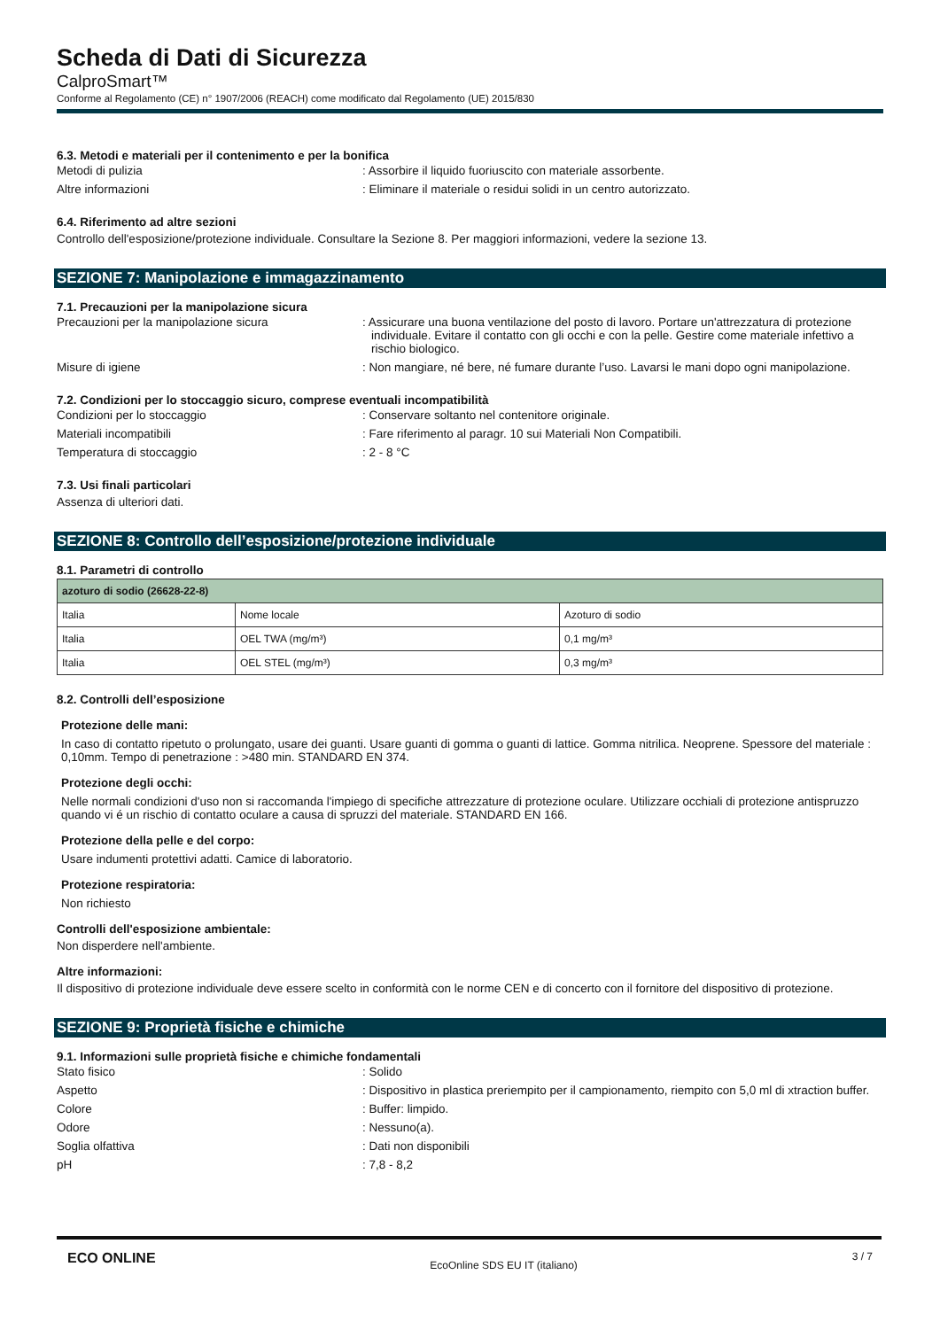Scheda di Dati di Sicurezza
CalproSmart™
Conforme al Regolamento (CE) n° 1907/2006 (REACH) come modificato dal Regolamento (UE) 2015/830
6.3. Metodi e materiali per il contenimento e per la bonifica
Metodi di pulizia : Assorbire il liquido fuoriuscito con materiale assorbente.
Altre informazioni : Eliminare il materiale o residui solidi in un centro autorizzato.
6.4. Riferimento ad altre sezioni
Controllo dell'esposizione/protezione individuale. Consultare la Sezione 8. Per maggiori informazioni, vedere la sezione 13.
SEZIONE 7: Manipolazione e immagazzinamento
7.1. Precauzioni per la manipolazione sicura
Precauzioni per la manipolazione sicura : Assicurare una buona ventilazione del posto di lavoro. Portare un'attrezzatura di protezione individuale. Evitare il contatto con gli occhi e con la pelle. Gestire come materiale infettivo a rischio biologico.
Misure di igiene : Non mangiare, né bere, né fumare durante l’uso. Lavarsi le mani dopo ogni manipolazione.
7.2. Condizioni per lo stoccaggio sicuro, comprese eventuali incompatibilità
Condizioni per lo stoccaggio : Conservare soltanto nel contenitore originale.
Materiali incompatibili : Fare riferimento al paragr. 10 sui Materiali Non Compatibili.
Temperatura di stoccaggio : 2 - 8 °C
7.3. Usi finali particolari
Assenza di ulteriori dati.
SEZIONE 8: Controllo dell’esposizione/protezione individuale
8.1. Parametri di controllo
| azoturo di sodio (26628-22-8) | | |
| Italia | Nome locale | Azoturo di sodio |
| Italia | OEL TWA (mg/m³) | 0,1 mg/m³ |
| Italia | OEL STEL (mg/m³) | 0,3 mg/m³ |
8.2. Controlli dell’esposizione
Protezione delle mani:
In caso di contatto ripetuto o prolungato, usare dei guanti. Usare guanti di gomma o guanti di lattice. Gomma nitrilica. Neoprene. Spessore del materiale : 0,10mm. Tempo di penetrazione : >480 min. STANDARD EN 374.
Protezione degli occhi:
Nelle normali condizioni d'uso non si raccomanda l'impiego di specifiche attrezzature di protezione oculare. Utilizzare occhiali di protezione antispruzzo quando vi é un rischio di contatto oculare a causa di spruzzi del materiale. STANDARD EN 166.
Protezione della pelle e del corpo:
Usare indumenti protettivi adatti. Camice di laboratorio.
Protezione respiratoria:
Non richiesto
Controlli dell'esposizione ambientale:
Non disperdere nell'ambiente.
Altre informazioni:
Il dispositivo di protezione individuale deve essere scelto in conformità con le norme CEN e di concerto con il fornitore del dispositivo di protezione.
SEZIONE 9: Proprietà fisiche e chimiche
9.1. Informazioni sulle proprietà fisiche e chimiche fondamentali
Stato fisico : Solido
Aspetto : Dispositivo in plastica preriempito per il campionamento, riempito con 5,0 ml di xtraction buffer.
Colore : Buffer: limpido.
Odore : Nessuno(a).
Soglia olfattiva : Dati non disponibili
pH : 7,8 - 8,2
ECO ONLINE
EcoOnline SDS EU IT (italiano)
3 / 7